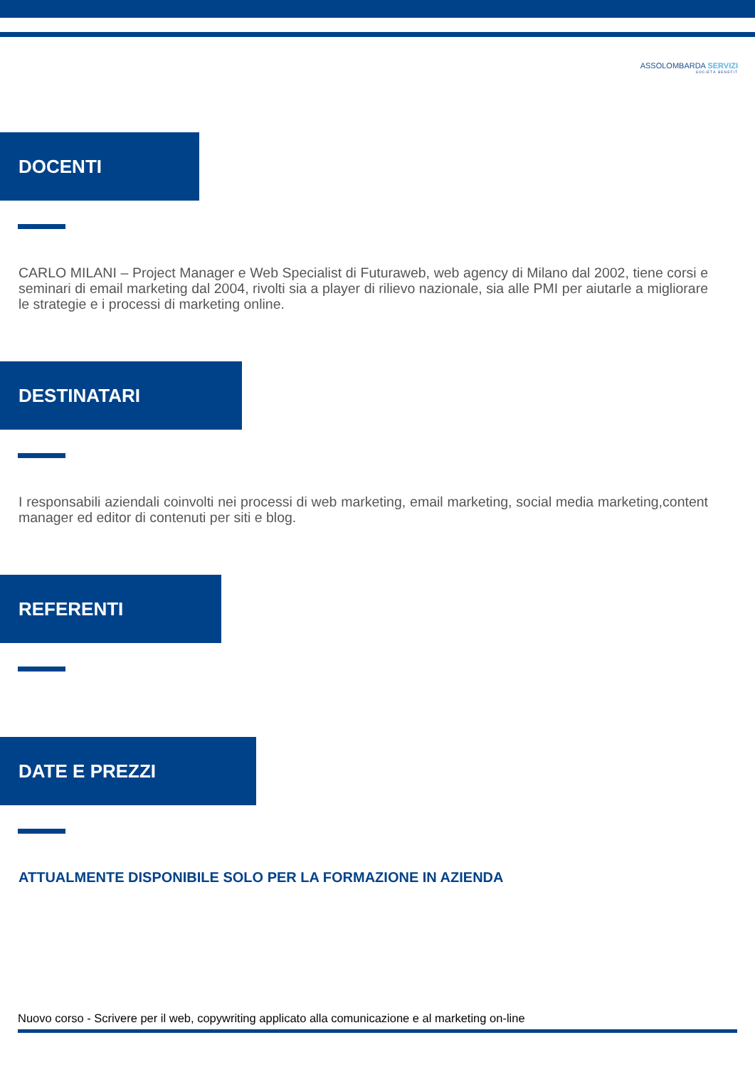ASSOLOMBARDA SERVIZI
SOCIETÀ BENEFIT
DOCENTI
CARLO MILANI – Project Manager e Web Specialist di Futuraweb, web agency di Milano dal 2002, tiene corsi e seminari di email marketing dal 2004, rivolti sia a player di rilievo nazionale, sia alle PMI per aiutarle a migliorare le strategie e i processi di marketing online.
DESTINATARI
I responsabili aziendali coinvolti nei processi di web marketing, email marketing, social media marketing,content manager ed editor di contenuti per siti e blog.
REFERENTI
DATE E PREZZI
ATTUALMENTE DISPONIBILE SOLO PER LA FORMAZIONE IN AZIENDA
Nuovo corso - Scrivere per il web, copywriting applicato alla comunicazione e al marketing on-line